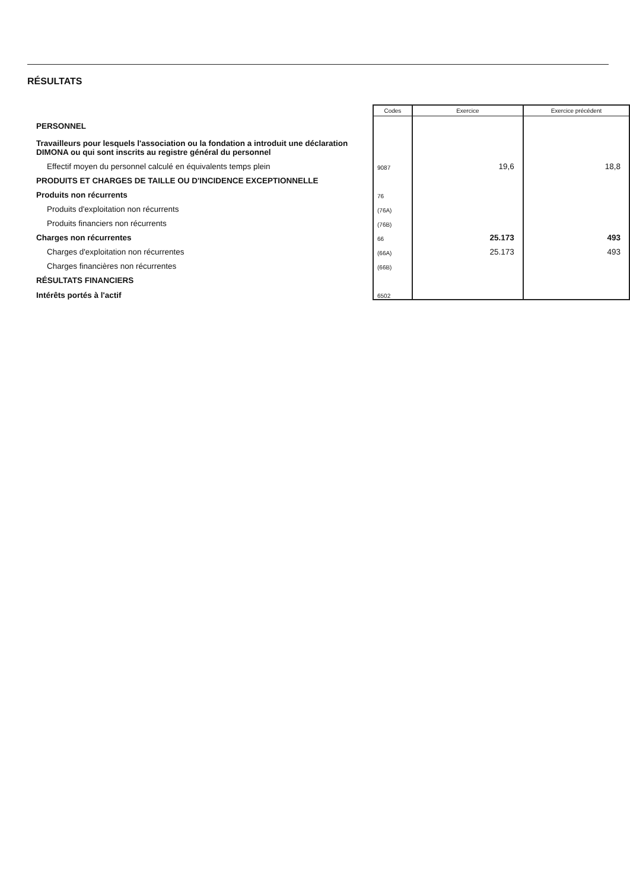RÉSULTATS
| | Codes | Exercice | Exercice précédent |
| --- | --- | --- | --- |
| PERSONNEL | | | |
| Travailleurs pour lesquels l'association ou la fondation a introduit une déclaration DIMONA ou qui sont inscrits au registre général du personnel | | | |
| Effectif moyen du personnel calculé en équivalents temps plein | 9087 | 19,6 | 18,8 |
| PRODUITS ET CHARGES DE TAILLE OU D'INCIDENCE EXCEPTIONNELLE | | | |
| Produits non récurrents | 76 | | |
| Produits d'exploitation non récurrents | (76A) | | |
| Produits financiers non récurrents | (76B) | | |
| Charges non récurrentes | 66 | 25.173 | 493 |
| Charges d'exploitation non récurrentes | (66A) | 25.173 | 493 |
| Charges financières non récurrentes | (66B) | | |
| RÉSULTATS FINANCIERS | | | |
| Intérêts portés à l'actif | 6502 | | |